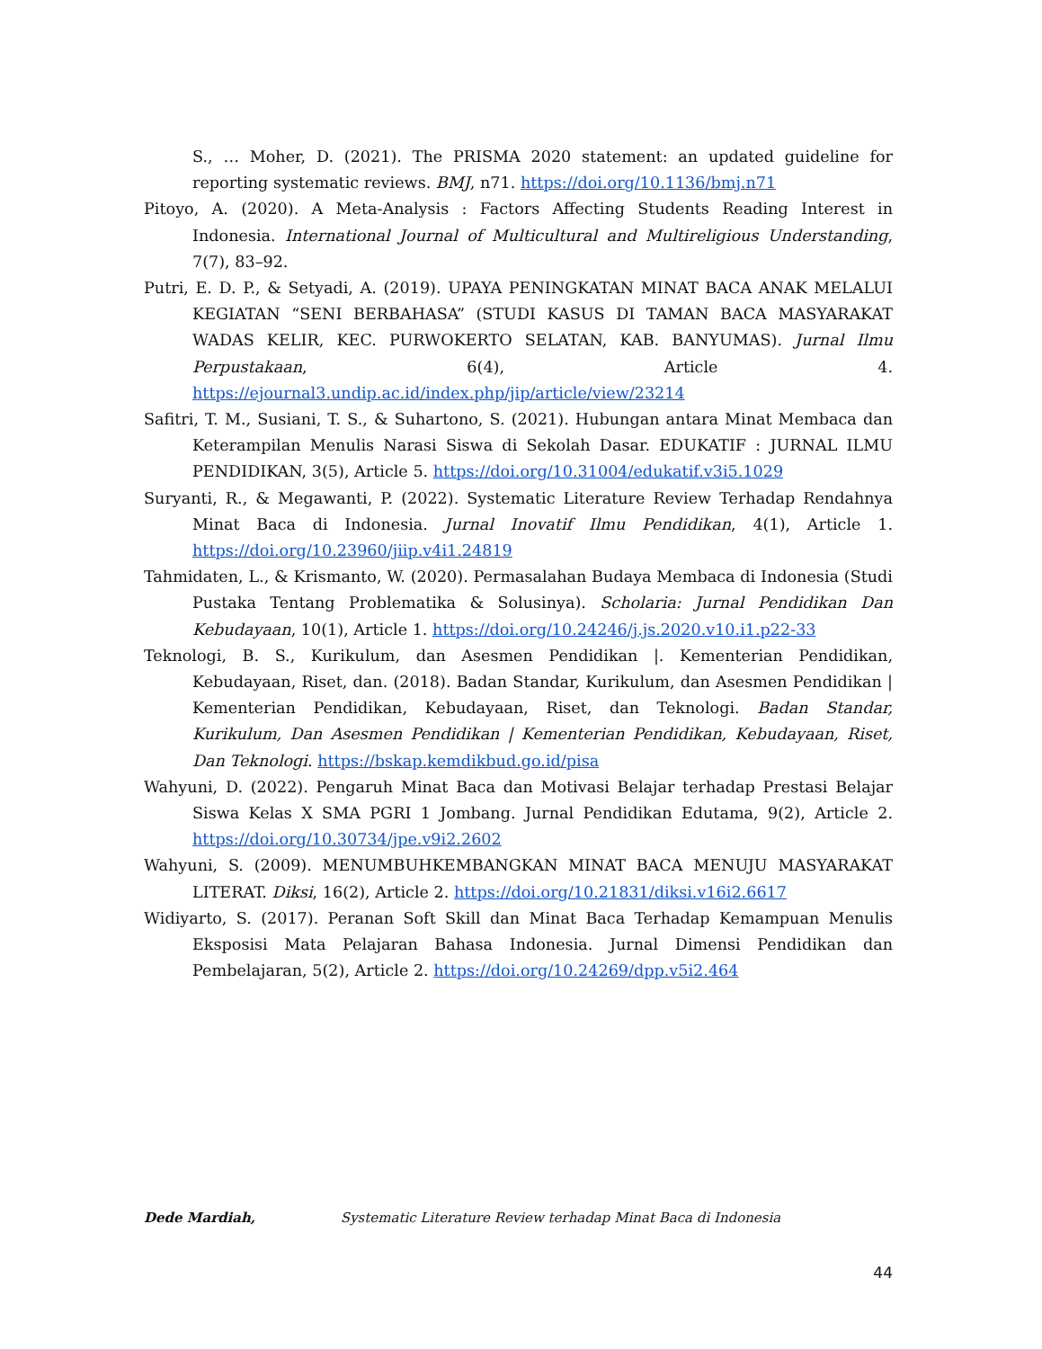S., … Moher, D. (2021). The PRISMA 2020 statement: an updated guideline for reporting systematic reviews. BMJ, n71. https://doi.org/10.1136/bmj.n71
Pitoyo, A. (2020). A Meta-Analysis : Factors Affecting Students Reading Interest in Indonesia. International Journal of Multicultural and Multireligious Understanding, 7(7), 83–92.
Putri, E. D. P., & Setyadi, A. (2019). UPAYA PENINGKATAN MINAT BACA ANAK MELALUI KEGIATAN “SENI BERBAHASA” (STUDI KASUS DI TAMAN BACA MASYARAKAT WADAS KELIR, KEC. PURWOKERTO SELATAN, KAB. BANYUMAS). Jurnal Ilmu Perpustakaan, 6(4), Article 4. https://ejournal3.undip.ac.id/index.php/jip/article/view/23214
Safitri, T. M., Susiani, T. S., & Suhartono, S. (2021). Hubungan antara Minat Membaca dan Keterampilan Menulis Narasi Siswa di Sekolah Dasar. EDUKATIF : JURNAL ILMU PENDIDIKAN, 3(5), Article 5. https://doi.org/10.31004/edukatif.v3i5.1029
Suryanti, R., & Megawanti, P. (2022). Systematic Literature Review Terhadap Rendahnya Minat Baca di Indonesia. Jurnal Inovatif Ilmu Pendidikan, 4(1), Article 1. https://doi.org/10.23960/jiip.v4i1.24819
Tahmidaten, L., & Krismanto, W. (2020). Permasalahan Budaya Membaca di Indonesia (Studi Pustaka Tentang Problematika & Solusinya). Scholaria: Jurnal Pendidikan Dan Kebudayaan, 10(1), Article 1. https://doi.org/10.24246/j.js.2020.v10.i1.p22-33
Teknologi, B. S., Kurikulum, dan Asesmen Pendidikan |. Kementerian Pendidikan, Kebudayaan, Riset, dan. (2018). Badan Standar, Kurikulum, dan Asesmen Pendidikan | Kementerian Pendidikan, Kebudayaan, Riset, dan Teknologi. Badan Standar, Kurikulum, Dan Asesmen Pendidikan | Kementerian Pendidikan, Kebudayaan, Riset, Dan Teknologi. https://bskap.kemdikbud.go.id/pisa
Wahyuni, D. (2022). Pengaruh Minat Baca dan Motivasi Belajar terhadap Prestasi Belajar Siswa Kelas X SMA PGRI 1 Jombang. Jurnal Pendidikan Edutama, 9(2), Article 2. https://doi.org/10.30734/jpe.v9i2.2602
Wahyuni, S. (2009). MENUMBUHKEMBANGKAN MINAT BACA MENUJU MASYARAKAT LITERAT. Diksi, 16(2), Article 2. https://doi.org/10.21831/diksi.v16i2.6617
Widiyarto, S. (2017). Peranan Soft Skill dan Minat Baca Terhadap Kemampuan Menulis Eksposisi Mata Pelajaran Bahasa Indonesia. Jurnal Dimensi Pendidikan dan Pembelajaran, 5(2), Article 2. https://doi.org/10.24269/dpp.v5i2.464
Dede Mardiah, Systematic Literature Review terhadap Minat Baca di Indonesia
44